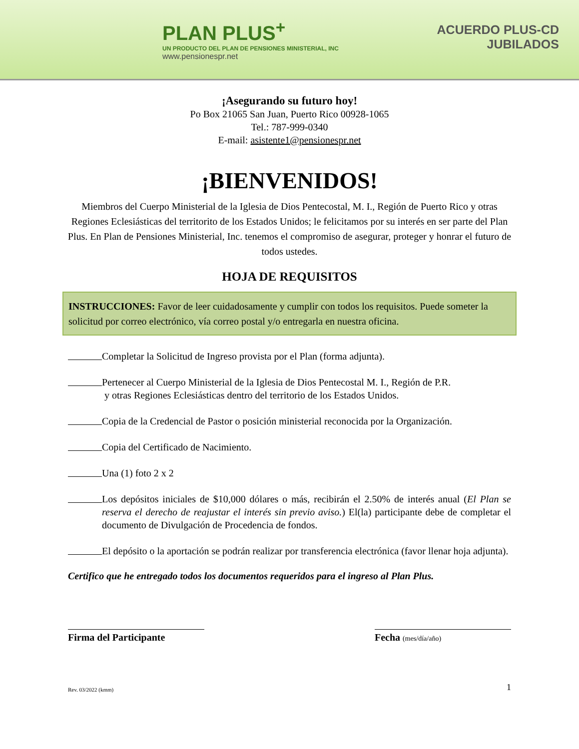PLAN PLUS<sup>+</sup>
UN PRODUCTO DEL PLAN DE PENSIONES MINISTERIAL, INC
www.pensionespr.net
ACUERDO PLUS-CD
JUBILADOS
¡Asegurando su futuro hoy!
Po Box 21065 San Juan, Puerto Rico 00928-1065
Tel.: 787-999-0340
E-mail: asistente1@pensionespr.net
¡BIENVENIDOS!
Miembros del Cuerpo Ministerial de la Iglesia de Dios Pentecostal, M. I., Región de Puerto Rico y otras Regiones Eclesiásticas del territorito de los Estados Unidos; le felicitamos por su interés en ser parte del Plan Plus. En Plan de Pensiones Ministerial, Inc. tenemos el compromiso de asegurar, proteger y honrar el futuro de todos ustedes.
HOJA DE REQUISITOS
INSTRUCCIONES: Favor de leer cuidadosamente y cumplir con todos los requisitos. Puede someter la solicitud por correo electrónico, vía correo postal y/o entregarla en nuestra oficina.
Completar la Solicitud de Ingreso provista por el Plan (forma adjunta).
Pertenecer al Cuerpo Ministerial de la Iglesia de Dios Pentecostal M. I., Región de P.R.
y otras Regiones Eclesiásticas dentro del territorio de los Estados Unidos.
Copia de la Credencial de Pastor o posición ministerial reconocida por la Organización.
Copia del Certificado de Nacimiento.
Una (1) foto 2 x 2
Los depósitos iniciales de $10,000 dólares o más, recibirán el 2.50% de interés anual (El Plan se reserva el derecho de reajustar el interés sin previo aviso.) El(la) participante debe de completar el documento de Divulgación de Procedencia de fondos.
El depósito o la aportación se podrán realizar por transferencia electrónica (favor llenar hoja adjunta).
Certifico que he entregado todos los documentos requeridos para el ingreso al Plan Plus.
Firma del Participante Fecha (mes/día/año)
Rev. 03/2022 (kmm) 1